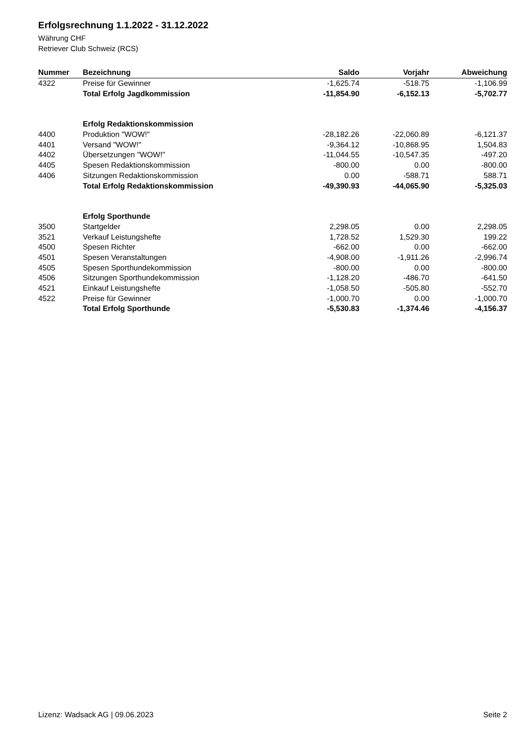Erfolgsrechnung 1.1.2022 - 31.12.2022
Währung CHF
Retriever Club Schweiz (RCS)
| Nummer | Bezeichnung | Saldo | Vorjahr | Abweichung |
| --- | --- | --- | --- | --- |
| 4322 | Preise für Gewinner | -1,625.74 | -518.75 | -1,106.99 |
| | Total Erfolg Jagdkommission | -11,854.90 | -6,152.13 | -5,702.77 |
| | Erfolg Redaktionskommission | | | |
| 4400 | Produktion "WOW!" | -28,182.26 | -22,060.89 | -6,121.37 |
| 4401 | Versand "WOW!" | -9,364.12 | -10,868.95 | 1,504.83 |
| 4402 | Übersetzungen "WOW!" | -11,044.55 | -10,547.35 | -497.20 |
| 4405 | Spesen Redaktionskommission | -800.00 | 0.00 | -800.00 |
| 4406 | Sitzungen Redaktionskommission | 0.00 | -588.71 | 588.71 |
| | Total Erfolg Redaktionskommission | -49,390.93 | -44,065.90 | -5,325.03 |
| | Erfolg Sporthunde | | | |
| 3500 | Startgelder | 2,298.05 | 0.00 | 2,298.05 |
| 3521 | Verkauf Leistungshefte | 1,728.52 | 1,529.30 | 199.22 |
| 4500 | Spesen Richter | -662.00 | 0.00 | -662.00 |
| 4501 | Spesen Veranstaltungen | -4,908.00 | -1,911.26 | -2,996.74 |
| 4505 | Spesen Sporthundekommission | -800.00 | 0.00 | -800.00 |
| 4506 | Sitzungen Sporthundekommission | -1,128.20 | -486.70 | -641.50 |
| 4521 | Einkauf Leistungshefte | -1,058.50 | -505.80 | -552.70 |
| 4522 | Preise für Gewinner | -1,000.70 | 0.00 | -1,000.70 |
| | Total Erfolg Sporthunde | -5,530.83 | -1,374.46 | -4,156.37 |
Lizenz: Wadsack AG | 09.06.2023 Seite 2